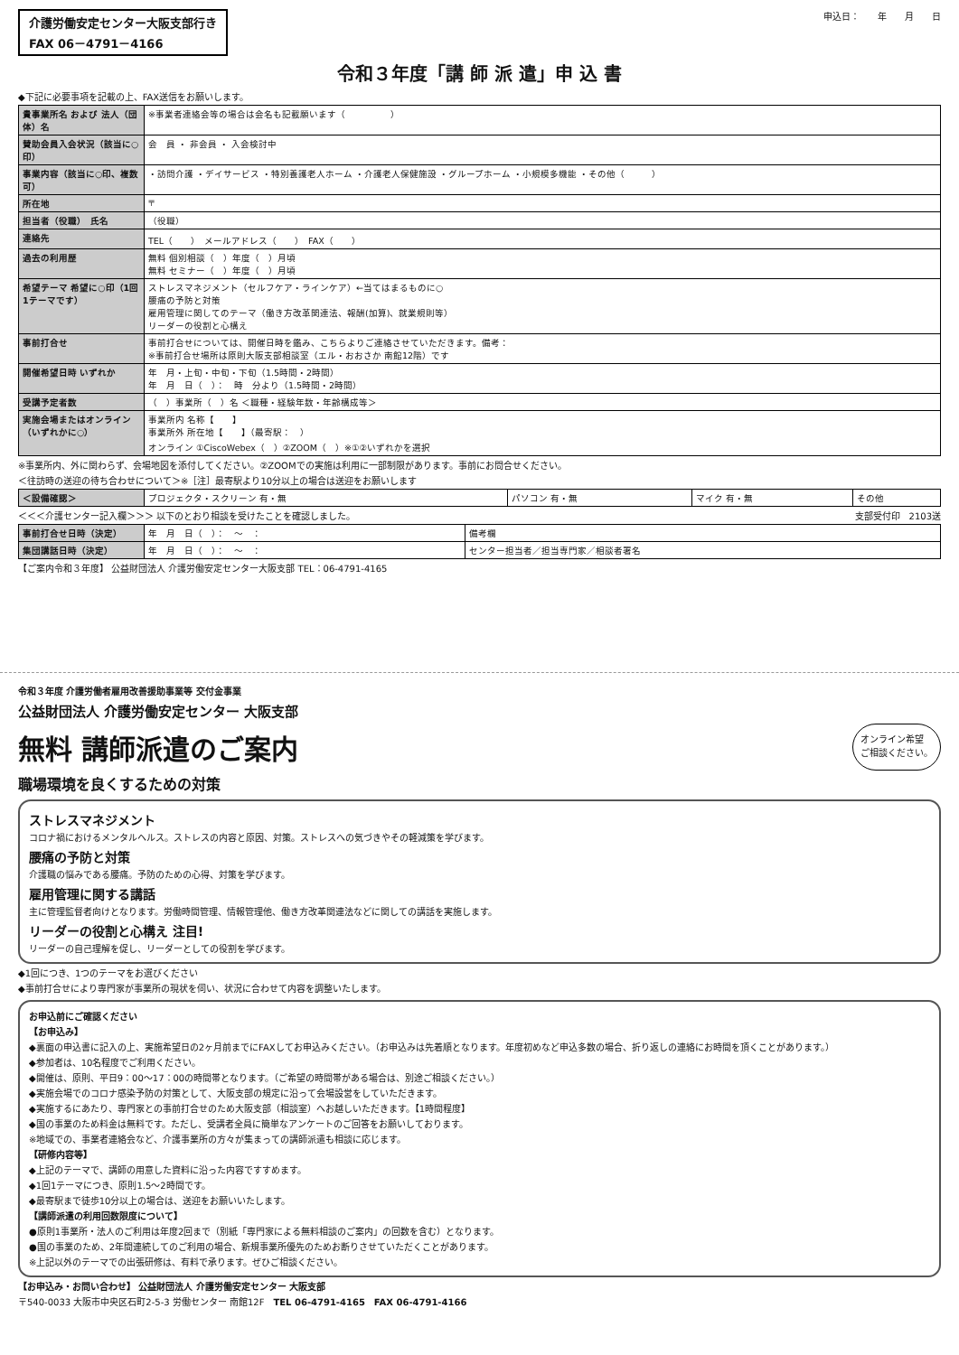介護労働安定センター大阪支部行き
FAX 06－4791－4166
申込日：　　年　　月　　日
令和３年度「講 師 派 遣」申 込 書
◆下記に必要事項を記載の上、FAX送信をお願いします。
| 貴事業所名 および 法人（団体）名 | ※事業者連絡会等の場合は会名も記載願います（ ） |
| 賛助会員入会状況（該当に○印） | 会 員 ・ 非会員 ・ 入会検討中 |
| 事業内容（該当に○印、複数可） | ・訪問介護 ・デイサービス ・特別養護老人ホーム ・介護老人保健施設 ・グループホーム ・小規模多機能 ・その他（ ） |
| 所在地 | 〒 |
| 担当者（役職） 氏名 | （役職） |
| 連絡先 | TEL（ ） メールアドレス（ ） FAX（ ） |
| 過去の利用歴 | 無料 個別相談（ ）年度（ ）月頃 無料 セミナー（ ）年度（ ）月頃 |
| 希望テーマ 希望に○印（1回1テーマです） | ストレスマネジメント（セルフケア・ラインケア）←当てはまるものに○ 腰痛の予防と対策 雇用管理に関してのテーマ（働き方改革関連法、報酬(加算)、就業規則等） リーダーの役割と心構え |
| 事前打合せ | 事前打合せについては、開催日時を鑑み、こちらよりご連絡させていただきます。備考： ※事前打合せ場所は原則大阪支部相談室（エル・おおさか 南館12階）です |
| 開催希望日時 いずれか | 年 月・上旬・中旬・下旬（1.5時間・2時間） 年 月 日（ ）： 時 分より（1.5時間・2時間） |
| 受講予定者数 | （ ）事業所（ ）名 ＜職種・経験年数・年齢構成等＞ |
| 実施会場またはオンライン（いずれかに○） | 事業所内 名称【 】 事業所外 所在地【 】（最寄駅： ） オンライン ①CiscoWebex（ ）②ZOOM（ ）※①②いずれかを選択 |
※事業所内、外に関わらず、会場地図を添付してください。②ZOOMでの実施は利用に一部制限があります。事前にお問合せください。
＜往訪時の送迎の待ち合わせについて＞※［注］最寄駅より10分以上の場合は送迎をお願いします
| ＜設備確認＞ | プロジェクタ・スクリーン 有・無 | パソコン 有・無 | マイク 有・無 | その他 |
＜＜＜介護センター記入欄＞＞＞ 以下のとおり相談を受けたことを確認しました。
支部受付印　2103送
| 事前打合せ日時（決定） | 年 月 日（ ）： ～ ： | 備考欄 |
| 集団講話日時（決定） | 年 月 日（ ）： ～ ： | センター担当者／担当専門家／相談者署名 |
【ご案内令和３年度】 公益財団法人 介護労働安定センター大阪支部 TEL：06-4791-4165
令和３年度 介護労働者雇用改善援助事業等 交付金事業
公益財団法人 介護労働安定センター 大阪支部
無料 講師派遣のご案内
オンライン希望
ご相談ください。
職場環境を良くするための対策
ストレスマネジメント
コロナ禍におけるメンタルヘルス。ストレスの内容と原因、対策。ストレスへの気づきやその軽減策を学びます。
腰痛の予防と対策
介護職の悩みである腰痛。予防のための心得、対策を学びます。
雇用管理に関する講話
主に管理監督者向けとなります。労働時間管理、情報管理他、働き方改革関連法などに関しての講話を実施します。
リーダーの役割と心構え 注目!
リーダーの自己理解を促し、リーダーとしての役割を学びます。
◆1回につき、1つのテーマをお選びください
◆事前打合せにより専門家が事業所の現状を伺い、状況に合わせて内容を調整いたします。
お申込前にご確認ください
【お申込み】
◆裏面の申込書に記入の上、実施希望日の2ヶ月前までにFAXしてお申込みください。（お申込みは先着順となります。年度初めなど申込多数の場合、折り返しの連絡にお時間を頂くことがあります。）
◆参加者は、10名程度でご利用ください。
◆開催は、原則、平日9：00～17：00の時間帯となります。（ご希望の時間帯がある場合は、別途ご相談ください。）
◆実施会場でのコロナ感染予防の対策として、大阪支部の規定に沿って会場設営をしていただきます。
◆実施するにあたり、専門家との事前打合せのため大阪支部（相談室）へお越しいただきます。【1時間程度】
◆国の事業のため料金は無料です。ただし、受講者全員に簡単なアンケートのご回答をお願いしております。
※地域での、事業者連絡会など、介護事業所の方々が集まっての講師派遣も相談に応じます。
【研修内容等】
◆上記のテーマで、講師の用意した資料に沿った内容ですすめます。
◆1回1テーマにつき、原則1.5～2時間です。
◆最寄駅まで徒歩10分以上の場合は、送迎をお願いいたします。
【講師派遣の利用回数限度について】
●原則1事業所・法人のご利用は年度2回まで（別紙「専門家による無料相談のご案内」の回数を含む）となります。
●国の事業のため、2年間連続してのご利用の場合、新規事業所優先のためお断りさせていただくことがあります。
※上記以外のテーマでの出張研修は、有料で承ります。ぜひご相談ください。
【お申込み・お問い合わせ】 公益財団法人 介護労働安定センター 大阪支部
〒540-0033 大阪市中央区石町2-5-3 労働センター 南館12F　TEL 06-4791-4165　FAX 06-4791-4166